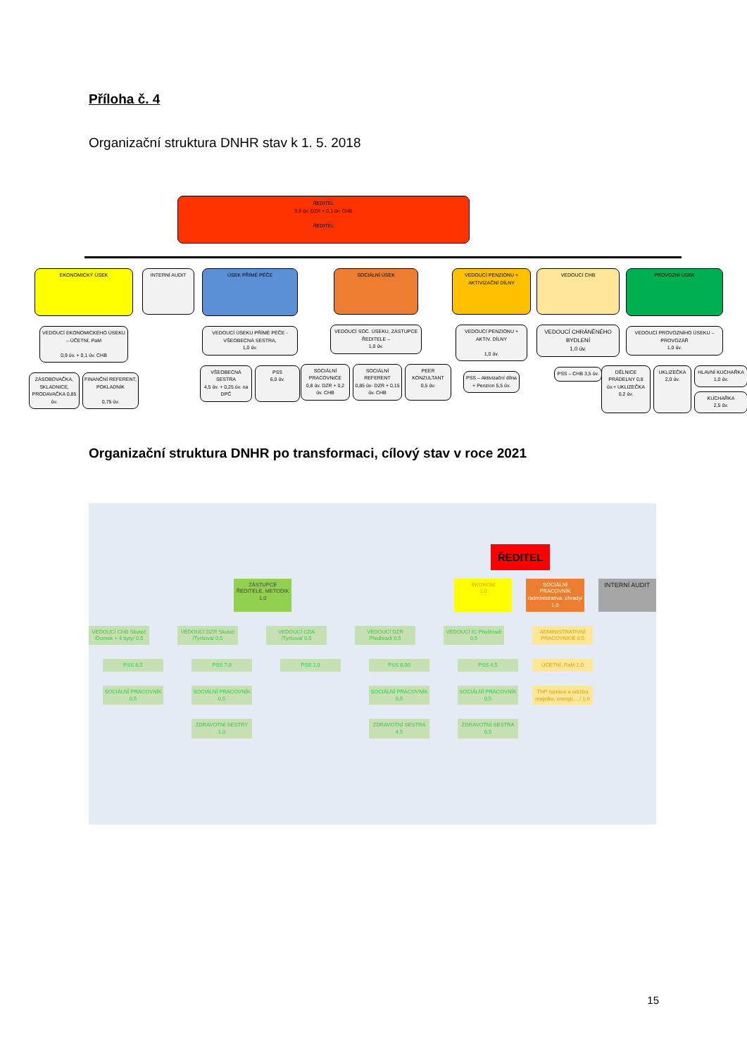Příloha č. 4
Organizační struktura DNHR stav k 1. 5. 2018
ŘEDITEL
0,9 úv. DZR + 0,1 úv. CHB
ŘEDITEL
EKONOMICKÝ ÚSEK
VEDOUCÍ EKONOMICKÉHO ÚSEKU – ÚČETNÍ, PaM
0,9 úv. + 0,1 úv. CHB
ZÁSOBOVAČKA, SKLADNICE, PRODAVAČKA 0,85 úv.
FINANČNÍ REFERENT, POKLADNÍK
0,75 úv.
INTERNÍ AUDIT
ÚSEK PŘÍMÉ PÉČE
VEDOUCÍ ÚSEKU PŘÍMÉ PÉČE - VŠEOBECNÁ SESTRA,
1,0 úv.
VŠEOBECNÁ SESTRA
4,5 úv. + 0,25 úv. na DPČ
PSS
6,0 úv.
SOCIÁLNÍ ÚSEK
VEDOUCÍ SOC. ÚSEKU, ZÁSTUPCE ŘEDITELE –
1,0 úv.
SOCIÁLNÍ PRACOVNICE
0,8 úv. DZR + 0,2 úv. CHB
SOCIÁLNÍ REFERENT
0,85 úv- DZR + 0,15 úv. CHB
PEER KONZULTANT
0,5 úv.
VEDOUCÍ PENZIONU + AKTIVIZAČNÍ DÍLNY
VEDOUCÍ PENZIONU + AKTIV. DÍLNY
1,0 úv.
PSS – Aktivizační dílna + Penzion 5,5 úv.
VEDOUCÍ CHB
VEDOUCÍ CHRÁNĚNÉHO BYDLENÍ
1,0 úv.
PSS – CHB 3,5 úv.
PROVOZNÍ ÚSEK
VEDOUCÍ PROVOZNÍHO ÚSEKU – PROVOZÁŘ
1,0 úv.
DĚLNICE PRÁDELNY 0,8 úv.+ UKLIZEČKA 0,2 úv.
UKLIZEČKA 2,0 úv.
HLAVNÍ KUCHAŘKA
1,0 úv.
KUCHAŘKA
2,5 úv.
Organizační struktura DNHR po transformaci, cílový stav v roce 2021
ŘEDITEL
ZÁSTUPCE ŘEDITELE, METODIK
1,0
EKONOM
1,0
SOCIÁLNÍ PRACOVNÍK /administrativa, úhrady/ 1,0
INTERNÍ AUDIT
VEDOUCÍ CHB Skuteč /Domek + 4 byty/ 0,5
PSS 8,5
SOCIÁLNÍ PRACOVNÍK 0,5
VEDOUCÍ DZR Skuteč /Tyršova/ 0,5
PSS 7,0
SOCIÁLNÍ PRACOVNÍK 0,5
ZDRAVOTNÍ SESTRY 1,0
VEDOUCÍ CDA /Tyršova/ 0,5
PSS 2,0
VEDOUCÍ DZR Předhradí 0,5
PSS 8,00
SOCIÁLNÍ PRACOVNÍK 0,5
ZDRAVOTNÍ SESTRA 4,5
VEDOUCÍ IC Předhradí 0,5
PSS 4,5
SOCIÁLNÍ PRACOVNÍK 0,5
ZDRAVOTNÍ SESTRA 0,5
ADMINISTRATIVNÍ PRACOVNICE 0,5
ÚČETNÍ, PaM 1,0
THP /správa a údržba majetku, energií,…/ 1,0
15